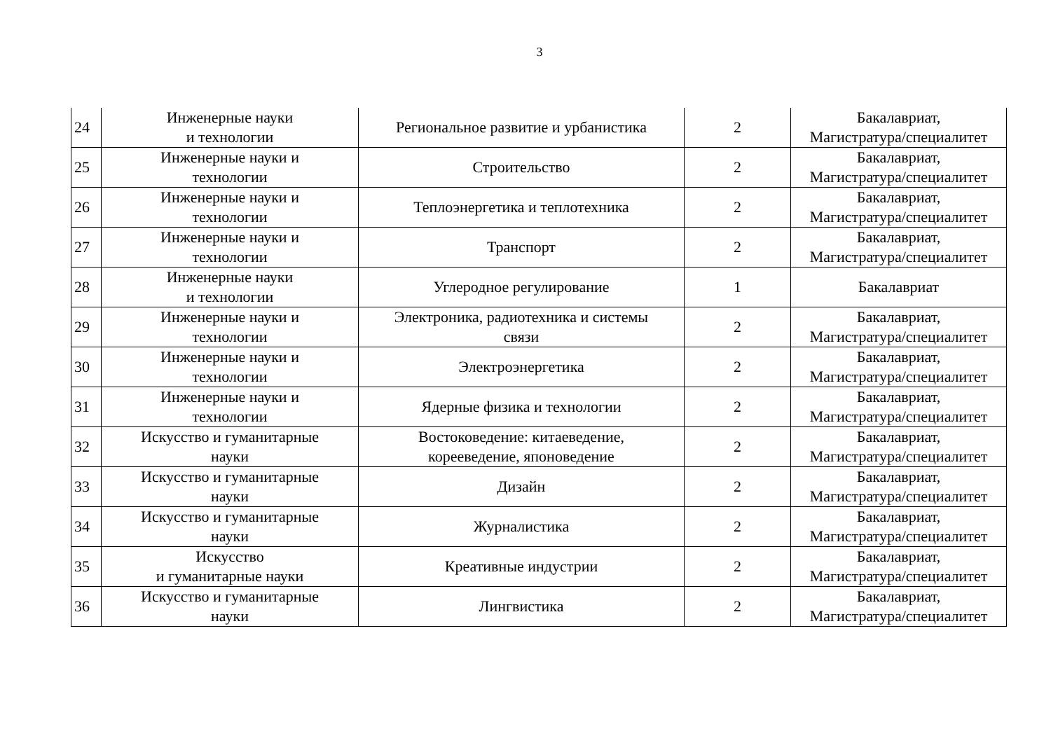3
| 24 | Инженерные науки и технологии | Региональное развитие и урбанистика | 2 | Бакалавриат, Магистратура/специалитет |
| 25 | Инженерные науки и технологии | Строительство | 2 | Бакалавриат, Магистратура/специалитет |
| 26 | Инженерные науки и технологии | Теплоэнергетика и теплотехника | 2 | Бакалавриат, Магистратура/специалитет |
| 27 | Инженерные науки и технологии | Транспорт | 2 | Бакалавриат, Магистратура/специалитет |
| 28 | Инженерные науки и технологии | Углеродное регулирование | 1 | Бакалавриат |
| 29 | Инженерные науки и технологии | Электроника, радиотехника и системы связи | 2 | Бакалавриат, Магистратура/специалитет |
| 30 | Инженерные науки и технологии | Электроэнергетика | 2 | Бакалавриат, Магистратура/специалитет |
| 31 | Инженерные науки и технологии | Ядерные физика и технологии | 2 | Бакалавриат, Магистратура/специалитет |
| 32 | Искусство и гуманитарные науки | Востоковедение: китаеведение, корееведение, японоведение | 2 | Бакалавриат, Магистратура/специалитет |
| 33 | Искусство и гуманитарные науки | Дизайн | 2 | Бакалавриат, Магистратура/специалитет |
| 34 | Искусство и гуманитарные науки | Журналистика | 2 | Бакалавриат, Магистратура/специалитет |
| 35 | Искусство и гуманитарные науки | Креативные индустрии | 2 | Бакалавриат, Магистратура/специалитет |
| 36 | Искусство и гуманитарные науки | Лингвистика | 2 | Бакалавриат, Магистратура/специалитет |